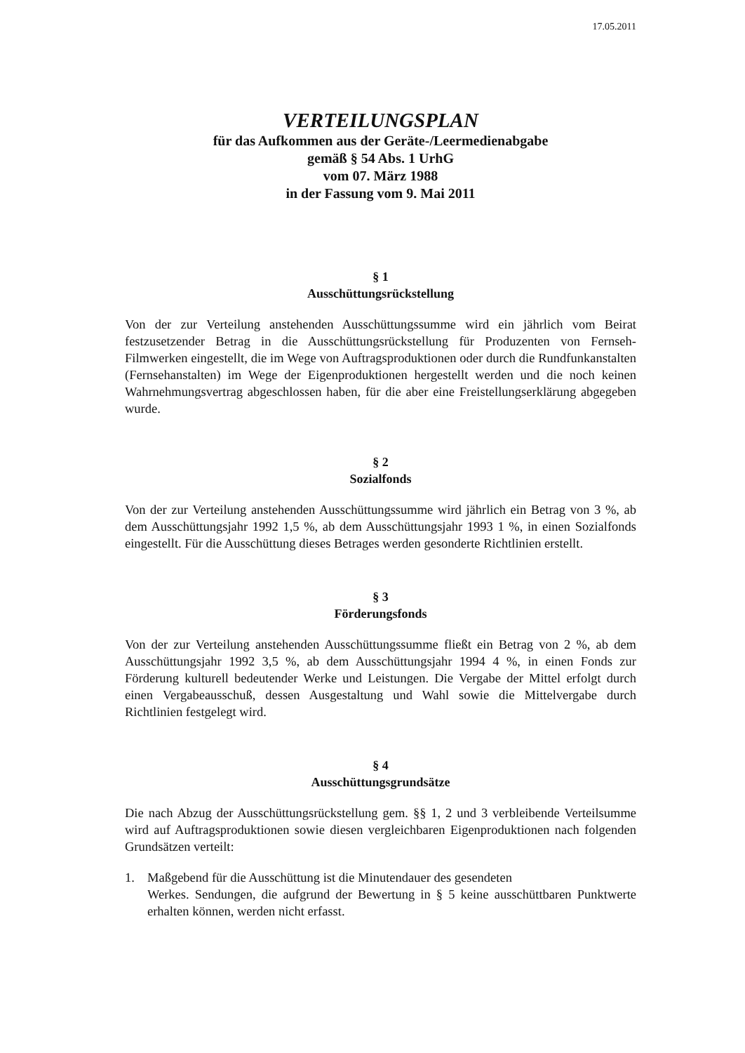17.05.2011
VERTEILUNGSPLAN
für das Aufkommen aus der Geräte-/Leermedienabgabe
gemäß § 54 Abs. 1 UrhG
vom 07. März 1988
in der Fassung vom 9. Mai 2011
§ 1
Ausschüttungsrückstellung
Von der zur Verteilung anstehenden Ausschüttungssumme wird ein jährlich vom Beirat festzusetzender Betrag in die Ausschüttungsrückstellung für Produzenten von Fernseh-Filmwerken eingestellt, die im Wege von Auftragsproduktionen oder durch die Rundfunkanstalten (Fernsehanstalten) im Wege der Eigenproduktionen hergestellt werden und die noch keinen Wahrnehmungsvertrag abgeschlossen haben, für die aber eine Freistellungserklärung abgegeben wurde.
§ 2
Sozialfonds
Von der zur Verteilung anstehenden Ausschüttungssumme wird jährlich ein Betrag von 3 %, ab dem Ausschüttungsjahr 1992 1,5 %, ab dem Ausschüttungsjahr 1993 1 %, in einen Sozialfonds eingestellt. Für die Ausschüttung dieses Betrages werden gesonderte Richtlinien erstellt.
§ 3
Förderungsfonds
Von der zur Verteilung anstehenden Ausschüttungssumme fließt ein Betrag von 2 %, ab dem Ausschüttungsjahr 1992 3,5 %, ab dem Ausschüttungsjahr 1994 4 %, in einen Fonds zur Förderung kulturell bedeutender Werke und Leistungen. Die Vergabe der Mittel erfolgt durch einen Vergabeausschuß, dessen Ausgestaltung und Wahl sowie die Mittelvergabe durch Richtlinien festgelegt wird.
§ 4
Ausschüttungsgrundsätze
Die nach Abzug der Ausschüttungsrückstellung gem. §§ 1, 2 und 3 verbleibende Verteilsumme wird auf Auftragsproduktionen sowie diesen vergleichbaren Eigenproduktionen nach folgenden Grundsätzen verteilt:
1. Maßgebend für die Ausschüttung ist die Minutendauer des gesendeten
Werkes. Sendungen, die aufgrund der Bewertung in § 5 keine ausschüttbaren Punktwerte erhalten können, werden nicht erfasst.